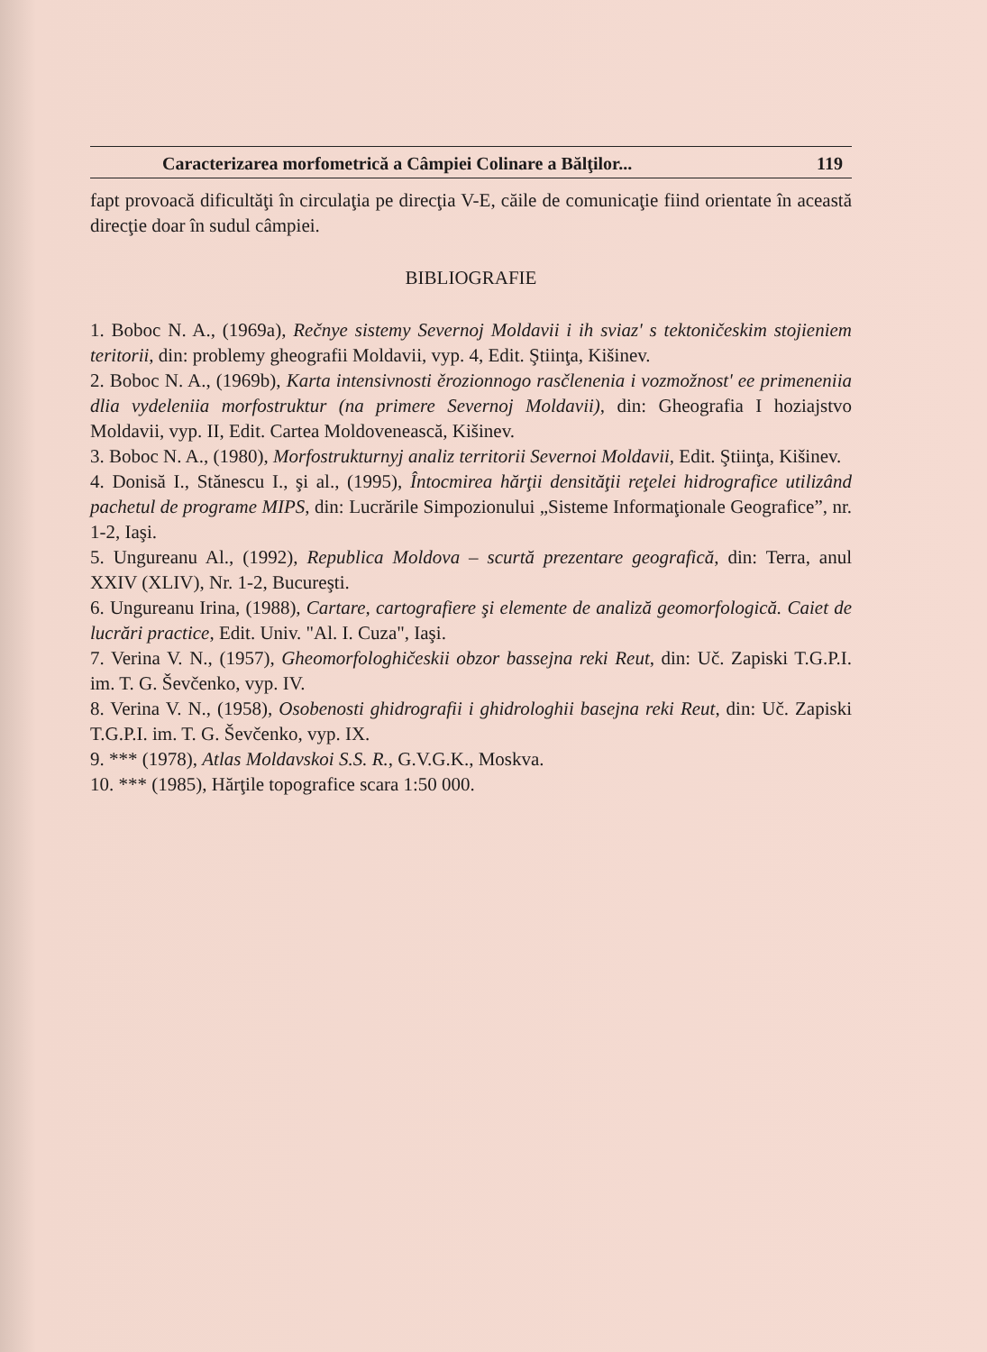Caracterizarea morfometrică a Câmpiei Colinare a Bălţilor... 119
fapt provoacă dificultăţi în circulaţia pe direcţia V-E, căile de comunicaţie fiind orientate în această direcţie doar în sudul câmpiei.
BIBLIOGRAFIE
1. Boboc N. A., (1969a), Rečnye sistemy Severnoj Moldavii i ih sviaz' s tektoničeskim stojieniem teritorii, din: problemy gheografii Moldavii, vyp. 4, Edit. Ştiinţa, Kišinev.
2. Boboc N. A., (1969b), Karta intensivnosti ěrozionnogo rasčlenenia i vozmožnost' ee primeneniia dlia vydeleniia morfostruktur (na primere Severnoj Moldavii), din: Gheografia I hoziajstvo Moldavii, vyp. II, Edit. Cartea Moldovenească, Kišinev.
3. Boboc N. A., (1980), Morfostrukturnyj analiz territorii Severnoi Moldavii, Edit. Ştiinţa, Kišinev.
4. Donisă I., Stănescu I., şi al., (1995), Întocmirea hărţii densităţii reţelei hidrografice utilizând pachetul de programe MIPS, din: Lucrările Simpozionului „Sisteme Informaţionale Geografice”, nr. 1-2, Iaşi.
5. Ungureanu Al., (1992), Republica Moldova – scurtă prezentare geografică, din: Terra, anul XXIV (XLIV), Nr. 1-2, Bucureşti.
6. Ungureanu Irina, (1988), Cartare, cartografiere şi elemente de analiză geomorfologică. Caiet de lucrări practice, Edit. Univ. "Al. I. Cuza", Iaşi.
7. Verina V. N., (1957), Gheomorfologhičeskii obzor bassejna reki Reut, din: Uč. Zapiski T.G.P.I. im. T. G. Ševčenko, vyp. IV.
8. Verina V. N., (1958), Osobenosti ghidrografii i ghidrologhii basejna reki Reut, din: Uč. Zapiski T.G.P.I. im. T. G. Ševčenko, vyp. IX.
9. *** (1978), Atlas Moldavskoi S.S. R., G.V.G.K., Moskva.
10. *** (1985), Hărţile topografice scara 1:50 000.